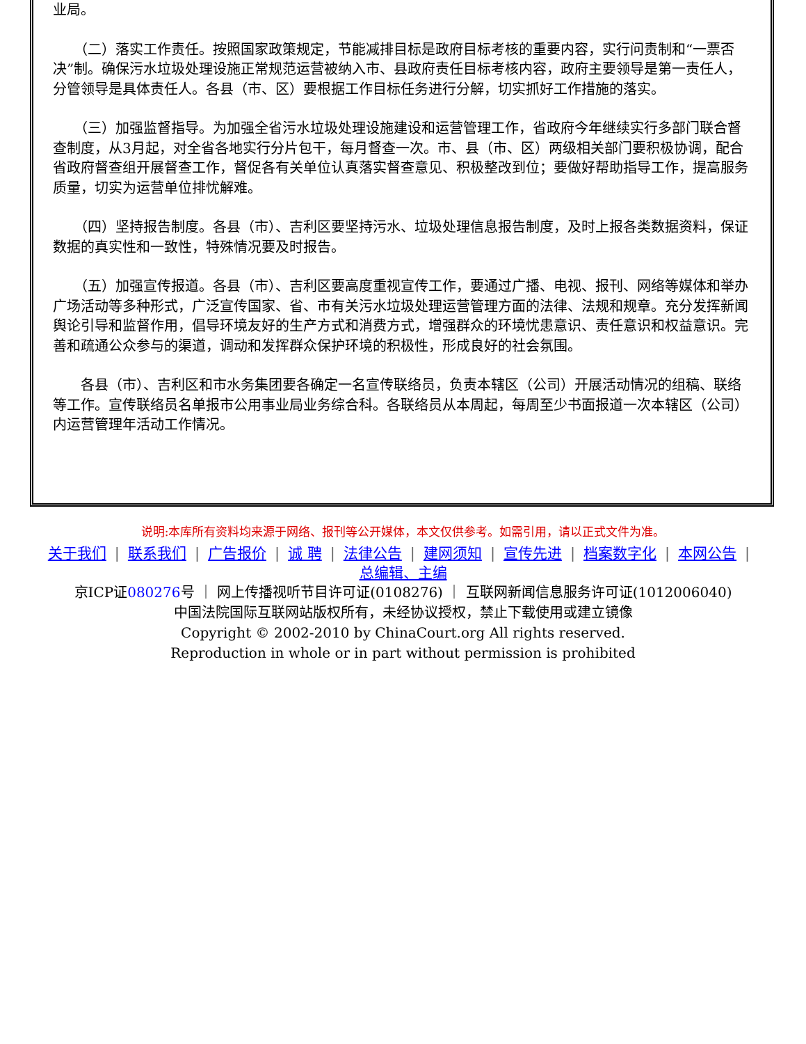业局。
　　（二）落实工作责任。按照国家政策规定，节能减排目标是政府目标考核的重要内容，实行问责制和“一票否决”制。确保污水垃圾处理设施正常规范运营被纳入市、县政府责任目标考核内容，政府主要领导是第一责任人，分管领导是具体责任人。各县（市、区）要根据工作目标任务进行分解，切实抓好工作措施的落实。
　　（三）加强监督指导。为加强全省污水垃圾处理设施建设和运营管理工作，省政府今年继续实行多部门联合督查制度，从3月起，对全省各地实行分片包干，每月督查一次。市、县（市、区）两级相关部门要积极协调，配合省政府督查组开展督查工作，督促各有关单位认真落实督查意见、积极整改到位；要做好帮助指导工作，提高服务质量，切实为运营单位排忧解难。
　　（四）坚持报告制度。各县（市）、吉利区要坚持污水、垃圾处理信息报告制度，及时上报各类数据资料，保证数据的真实性和一致性，特殊情况要及时报告。
　　（五）加强宣传报道。各县（市）、吉利区要高度重视宣传工作，要通过广播、电视、报刊、网络等媒体和举办广场活动等多种形式，广泛宣传国家、省、市有关污水垃圾处理运营管理方面的法律、法规和规章。充分发挥新闻舆论引导和监督作用，倡导环境友好的生产方式和消费方式，增强群众的环境忧患意识、责任意识和权益意识。完善和疏通公众参与的渠道，调动和发挥群众保护环境的积极性，形成良好的社会氛围。
　　各县（市）、吉利区和市水务集团要各确定一名宣传联络员，负责本辖区（公司）开展活动情况的组稿、联络等工作。宣传联络员名单报市公用事业局业务综合科。各联络员从本周起，每周至少书面报道一次本辖区（公司）内运营管理年活动工作情况。
说明:本库所有资料均来源于网络、报刊等公开媒体，本文仅供参考。如需引用，请以正式文件为准。
关于我们 | 联系我们 | 广告报价 | 诚 聘 | 法律公告 | 建网须知 | 宣传先进 | 档案数字化 | 本网公告 |
总编辑、主编
京ICP证080276号 ｜ 网上传播视听节目许可证(0108276) ｜ 互联网新闻信息服务许可证(1012006040)
中国法院国际互联网站版权所有，未经协议授权，禁止下载使用或建立镜像
Copyright © 2002-2010 by ChinaCourt.org All rights reserved.
Reproduction in whole or in part without permission is prohibited